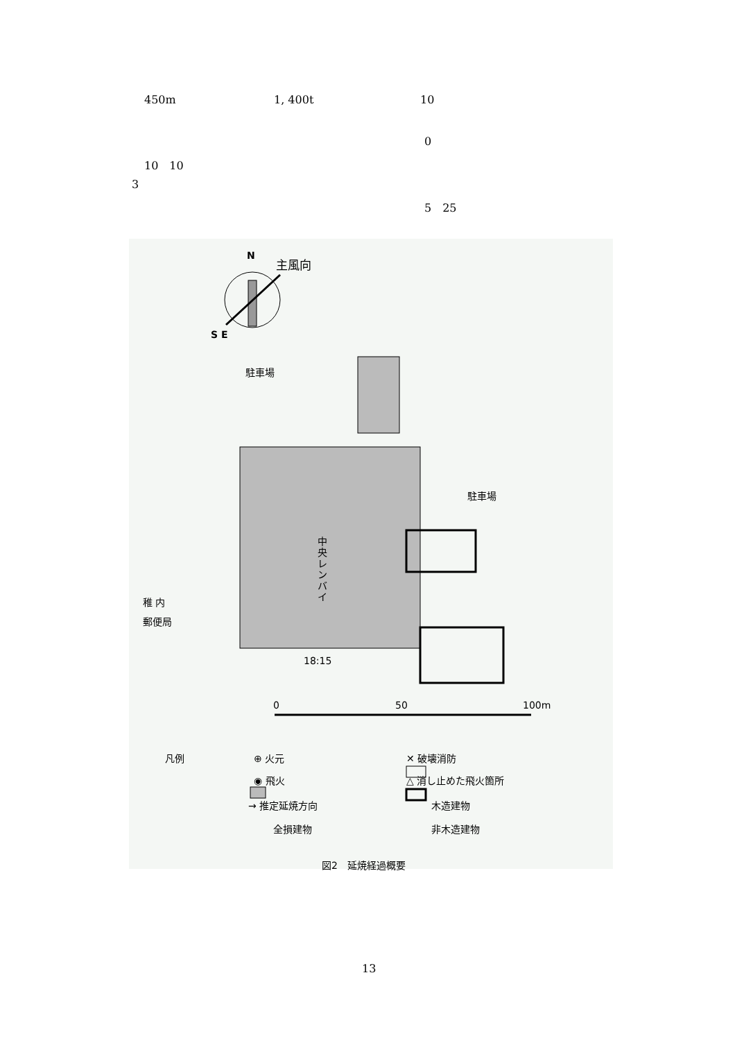450m 1, 400t 10
0
10　10
3
5　25
N 主風向
S E
駐車場
駐車場
中央レンバイ
稚 内
郵便局
18:15
0 50 100m
凡例 ⊕ 火元
◉ 飛火
→ 推定延焼方向
全損建物
✕ 破壊消防
△ 消し止めた飛火箇所
木造建物
非木造建物
図2　延焼経過概要
13